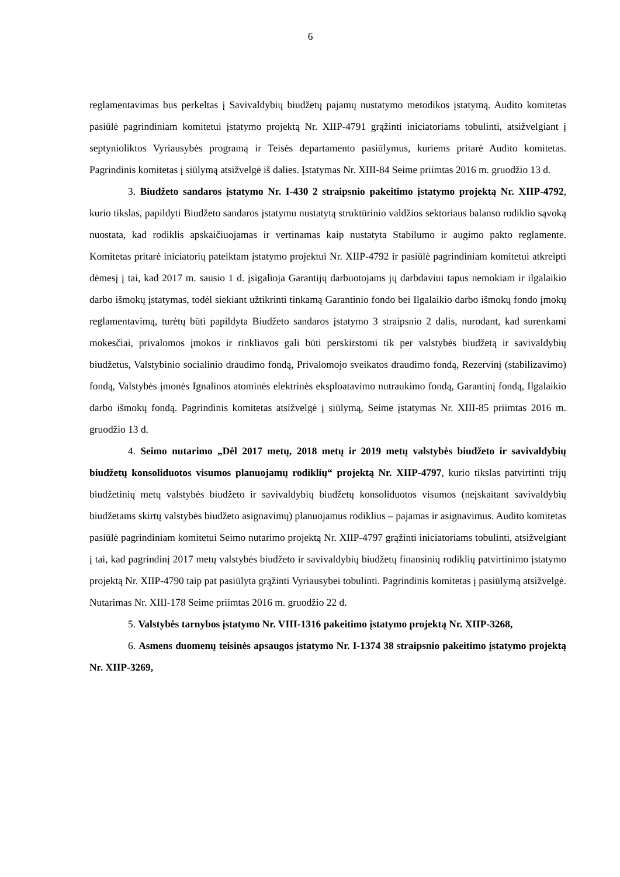6
reglamentavimas bus perkeltas į Savivaldybių biudžetų pajamų nustatymo metodikos įstatymą. Audito komitetas pasiūlė pagrindiniam komitetui įstatymo projektą Nr. XIIP-4791 grąžinti iniciatoriams tobulinti, atsižvelgiant į septynioliktos Vyriausybės programą ir Teisės departamento pasiūlymus, kuriems pritarė Audito komitetas. Pagrindinis komitetas į siūlymą atsižvelgė iš dalies. Įstatymas Nr. XIII-84 Seime priimtas 2016 m. gruodžio 13 d.
3. Biudžeto sandaros įstatymo Nr. I-430 2 straipsnio pakeitimo įstatymo projektą Nr. XIIP-4792, kurio tikslas, papildyti Biudžeto sandaros įstatymu nustatytą struktūrinio valdžios sektoriaus balanso rodiklio sąvoką nuostata, kad rodiklis apskaičiuojamas ir vertinamas kaip nustatyta Stabilumo ir augimo pakto reglamente. Komitetas pritarė iniciatorių pateiktam įstatymo projektui Nr. XIIP-4792 ir pasiūlė pagrindiniam komitetui atkreipti dėmesį į tai, kad 2017 m. sausio 1 d. įsigalioja Garantijų darbuotojams jų darbdaviui tapus nemokiam ir ilgalaikio darbo išmokų įstatymas, todėl siekiant užtikrinti tinkamą Garantinio fondo bei Ilgalaikio darbo išmokų fondo įmokų reglamentavimą, turėtų būti papildyta Biudžeto sandaros įstatymo 3 straipsnio 2 dalis, nurodant, kad surenkami mokesčiai, privalomos įmokos ir rinkliavos gali būti perskirstomi tik per valstybės biudžetą ir savivaldybių biudžetus, Valstybinio socialinio draudimo fondą, Privalomojo sveikatos draudimo fondą, Rezervinį (stabilizavimo) fondą, Valstybės įmonės Ignalinos atominės elektrinės eksploatavimo nutraukimo fondą, Garantinį fondą, Ilgalaikio darbo išmokų fondą. Pagrindinis komitetas atsižvelgė į siūlymą, Seime įstatymas Nr. XIII-85 priimtas 2016 m. gruodžio 13 d.
4. Seimo nutarimo „Dėl 2017 metų, 2018 metų ir 2019 metų valstybės biudžeto ir savivaldybių biudžetų konsoliduotos visumos planuojamų rodiklių“ projektą Nr. XIIP-4797, kurio tikslas patvirtinti trijų biudžetinių metų valstybės biudžeto ir savivaldybių biudžetų konsoliduotos visumos (neįskaitant savivaldybių biudžetams skirtų valstybės biudžeto asignavimų) planuojamus rodiklius – pajamas ir asignavimus. Audito komitetas pasiūlė pagrindiniam komitetui Seimo nutarimo projektą Nr. XIIP-4797 grąžinti iniciatoriams tobulinti, atsižvelgiant į tai, kad pagrindinį 2017 metų valstybės biudžeto ir savivaldybių biudžetų finansinių rodiklių patvirtinimo įstatymo projektą Nr. XIIP-4790 taip pat pasiūlyta grąžinti Vyriausybei tobulinti. Pagrindinis komitetas į pasiūlymą atsižvelgė. Nutarimas Nr. XIII-178 Seime priimtas 2016 m. gruodžio 22 d.
5. Valstybės tarnybos įstatymo Nr. VIII-1316 pakeitimo įstatymo projektą Nr. XIIP-3268,
6. Asmens duomenų teisinės apsaugos įstatymo Nr. I-1374 38 straipsnio pakeitimo įstatymo projektą Nr. XIIP-3269,